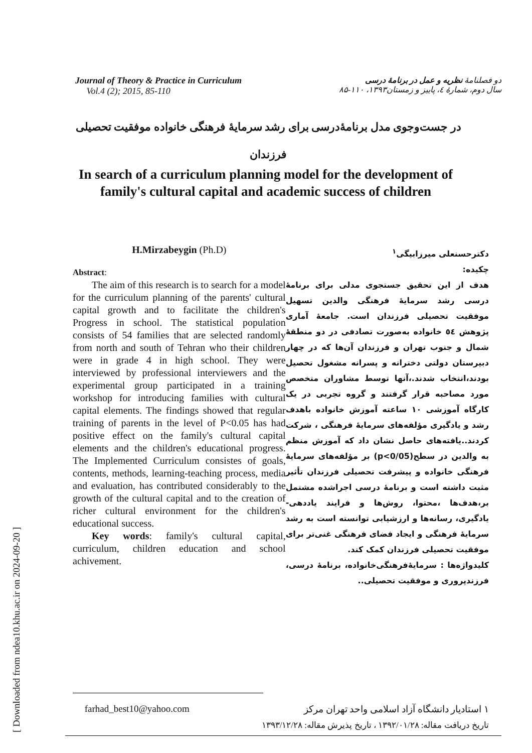[ Downloaded from ndea10.khu.ac.ir on 2024-09-20 ]
Journal of Theory & Practice in Curriculum
Vol.4 (2); 2015, 85-110
دو فصلنامهٔ نظریه و عمل در برنامهٔ درسی
سال دوم، شمارهٔ ٤، پاییز و زمستان۱۳۹۳، ۱۱۰-۸۵
در جست‌وجوی مدل برنامهٔ‌درسی برای رشد سرمایهٔ فرهنگی خانواده موفقیت تحصیلی فرزندان
In search of a curriculum planning model for the development of family's cultural capital and academic success of children
H.Mirzabeygin (Ph.D)
Abstract:
The aim of this research is to search for a model for the curriculum planning of the parents' cultural capital growth and to facilitate the children's Progress in school. The statistical population consists of 54 families that are selected randomly from north and south of Tehran who their children were in grade 4 in high school. They were interviewed by professional interviewers and the experimental group participated in a training workshop for introducing families with cultural capital elements. The findings showed that regular training of parents in the level of P<0.05 has had positive effect on the family's cultural capital elements and the children's educational progress. The Implemented Curriculum consistes of goals, contents, methods, learning-teaching process, media and evaluation, has contributed considerably to the growth of the cultural capital and to the creation of richer cultural environment for the children's educational success.
Key words: family's cultural capital, curriculum, children education and school achivement.
دکترحسنعلی میرزابیگی<sup>۱</sup>
چکیده:
هدف از این تحقیق جستجوی مدلی برای برنامهٔ درسی رشد سرمایهٔ فرهنگی والدین تسهیل موفقیت تحصیلی فرزندان است. جامعهٔ آماری پژوهش ٥٤ خانواده به‌صورت تصادفی در دو منطقهٔ شمال و جنوب تهران و فرزندان آن‌ها که در چهار دبیرستان دولتی دخترانه و پسرانه مشغول تحصیل بودند،انتخاب شدند.،آنها توسط مشاوران متخصص مورد مصاحبه قرار گرفتند و گروه تجربی در یک کارگاه آموزشی ۱۰ ساعته آموزش خانواده باهدف رشد و یادگیری مؤلفه‌های سرمایهٔ فرهنگی ، شرکت کردند..یافته‌های حاصل نشان داد که آموزش منظم به والدین در سطح(p<0/05) بر مؤلفه‌های سرمایهٔ فرهنگی خانواده و پیشرفت تحصیلی فرزندان تأثیر مثبت داشته است و برنامهٔ درسی اجراشده مشتمل بر،هدف‌ها ،محتوا، روش‌ها و فرایند یاددهی-یادگیری، رسانه‌ها و ارزشیابی توانسته است به رشد سرمایهٔ فرهنگی و ایجاد فضای فرهنگی غنی‌تر برای موفقیت تحصیلی فرزندان کمک کند.
کلیدواژه‌ها : سرمایهٔ‌فرهنگی‌خانواده، برنامهٔ درسی، فرزندپروری و موفقیت تحصیلی..
farhad_best10@yahoo.com ۱ استادیار دانشگاه آزاد اسلامی واحد تهران مرکز
تاریخ دریافت مقاله: ۱۳۹۲/۰۱/۲۸ ، تاریخ پذیرش مقاله: ۱۳۹۳/۱۲/۲۸